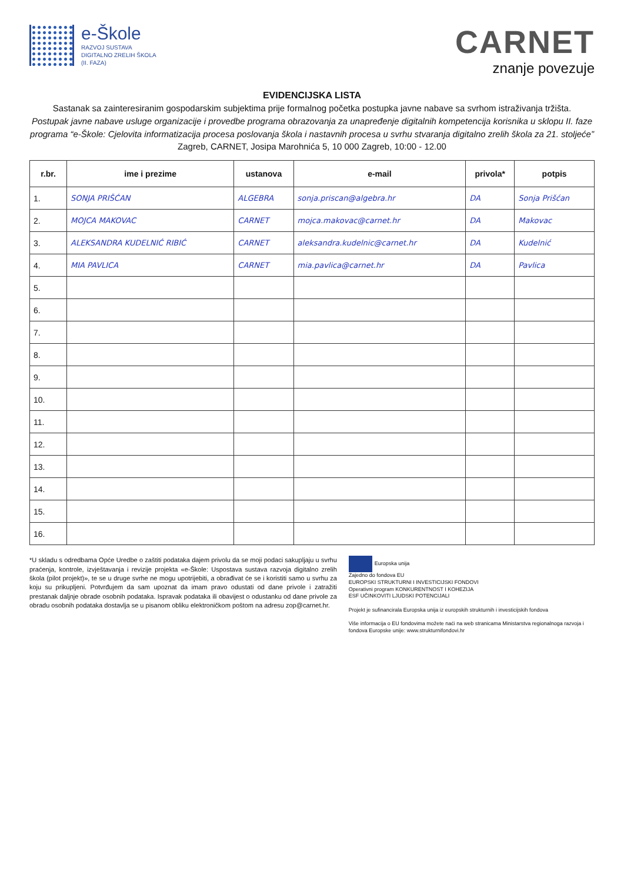e-Škole
RAZVOJ SUSTAVA
DIGITALNO ZRELIH ŠKOLA
(II. FAZA)
CARNET
znanje povezuje
EVIDENCIJSKA LISTA
Sastanak sa zainteresiranim gospodarskim subjektima prije formalnog početka postupka javne nabave sa svrhom istraživanja tržišta.
Postupak javne nabave usluge organizacije i provedbe programa obrazovanja za unapređenje digitalnih kompetencija korisnika u sklopu II. faze programa “e-Škole: Cjelovita informatizacija procesa poslovanja škola i nastavnih procesa u svrhu stvaranja digitalno zrelih škola za 21. stoljeće”
Zagreb, CARNET, Josipa Marohnića 5, 10 000 Zagreb, 10:00 - 12.00
| r.br. | ime i prezime | ustanova | e-mail | privola* | potpis |
| --- | --- | --- | --- | --- | --- |
| 1. | SONJA PRIŠĆAN | ALGEBRA | sonja.priscan@algebra.hr | DA | Sonja Prišćan |
| 2. | MOJCA MAKOVAC | CARNET | mojca.makovac@carnet.hr | DA | Makovac |
| 3. | ALEKSANDRA KUDELNIĆ RIBIĆ | CARNET | aleksandra.kudelnic@carnet.hr | DA | Kudelnić |
| 4. | MIA PAVLICA | CARNET | mia.pavlica@carnet.hr | DA | Pavlica |
| 5. | | | | | |
| 6. | | | | | |
| 7. | | | | | |
| 8. | | | | | |
| 9. | | | | | |
| 10. | | | | | |
| 11. | | | | | |
| 12. | | | | | |
| 13. | | | | | |
| 14. | | | | | |
| 15. | | | | | |
| 16. | | | | | |
*U skladu s odredbama Opće Uredbe o zaštiti podataka dajem privolu da se moji podaci sakupljaju u svrhu praćenja, kontrole, izvještavanja i revizije projekta «e-Škole: Uspostava sustava razvoja digitalno zrelih škola (pilot projekt)», te se u druge svrhe ne mogu upotrijebiti, a obrađivat će se i koristiti samo u svrhu za koju su prikupljeni. Potvrđujem da sam upoznat da imam pravo odustati od dane privole i zatražiti prestanak daljnje obrade osobnih podataka. Ispravak podataka ili obavijest o odustanku od dane privole za obradu osobnih podataka dostavlja se u pisanom obliku elektroničkom poštom na adresu zop@carnet.hr.
Europska unija
Zajedno do fondova EU
EUROPSKI STRUKTURNI I INVESTICIJSKI FONDOVI
Operativni program KONKURENTNOST I KOHEZIJA
ESF UČINKOVITI LJUDSKI POTENCIJALI
Projekt je sufinancirala Europska unija iz europskih strukturnih i investicijskih fondova
Više informacija o EU fondovima možete naći na web stranicama Ministarstva regionalnoga razvoja i fondova Europske unije: www.strukturnifondovi.hr